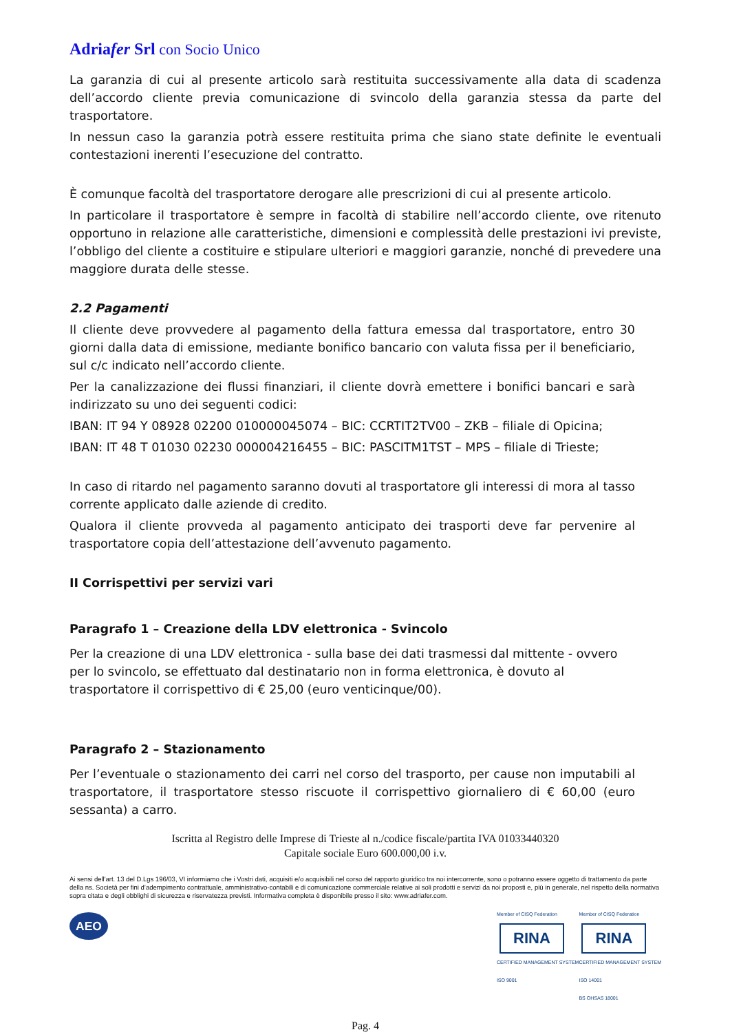Adriafer Srl con Socio Unico
La garanzia di cui al presente articolo sarà restituita successivamente alla data di scadenza dell’accordo cliente previa comunicazione di svincolo della garanzia stessa da parte del trasportatore.
In nessun caso la garanzia potrà essere restituita prima che siano state definite le eventuali contestazioni inerenti l’esecuzione del contratto.
È comunque facoltà del trasportatore derogare alle prescrizioni di cui al presente articolo.
In particolare il trasportatore è sempre in facoltà di stabilire nell’accordo cliente, ove ritenuto opportuno in relazione alle caratteristiche, dimensioni e complessità delle prestazioni ivi previste, l’obbligo del cliente a costituire e stipulare ulteriori e maggiori garanzie, nonché di prevedere una maggiore durata delle stesse.
2.2 Pagamenti
Il cliente deve provvedere al pagamento della fattura emessa dal trasportatore, entro 30 giorni dalla data di emissione, mediante bonifico bancario con valuta fissa per il beneficiario, sul c/c indicato nell’accordo cliente.
Per la canalizzazione dei flussi finanziari, il cliente dovrà emettere i bonifici bancari e sarà indirizzato su uno dei seguenti codici:
IBAN: IT 94 Y 08928 02200 010000045074 – BIC: CCRTIT2TV00 – ZKB – filiale di Opicina;
IBAN: IT 48 T 01030 02230 000004216455 – BIC: PASCITM1TST – MPS – filiale di Trieste;
In caso di ritardo nel pagamento saranno dovuti al trasportatore gli interessi di mora al tasso corrente applicato dalle aziende di credito.
Qualora il cliente provveda al pagamento anticipato dei trasporti deve far pervenire al trasportatore copia dell’attestazione dell’avvenuto pagamento.
II Corrispettivi per servizi vari
Paragrafo 1 – Creazione della LDV elettronica - Svincolo
Per la creazione di una LDV elettronica - sulla base dei dati trasmessi dal mittente - ovvero per lo svincolo, se effettuato dal destinatario non in forma elettronica, è dovuto al trasportatore il corrispettivo di € 25,00 (euro venticinque/00).
Paragrafo 2 – Stazionamento
Per l’eventuale o stazionamento dei carri nel corso del trasporto, per cause non imputabili al trasportatore, il trasportatore stesso riscuote il corrispettivo giornaliero di € 60,00 (euro sessanta) a carro.
Iscritta al Registro delle Imprese di Trieste al n./codice fiscale/partita IVA 01033440320
Capitale sociale Euro 600.000,00 i.v.
Ai sensi dell'art. 13 del D.Lgs 196/03, VI informiamo che i Vostri dati, acquisiti e/o acquisibili nel corso del rapporto giuridico tra noi intercorrente, sono o potranno essere oggetto di trattamento da parte della ns. Società per fini d’adempimento contrattuale, amministrativo-contabili e di comunicazione commerciale relative ai soli prodotti e servizi da noi proposti e, più in generale, nel rispetto della normativa sopra citata e degli obblighi di sicurezza e riservatezza previsti. Informativa completa è disponibile presso il sito: www.adriafer.com.
AEO
Member of CISQ Federation
RINA
CERTIFIED MANAGEMENT SYSTEM
ISO 9001
Member of CISQ Federation
RINA
CERTIFIED MANAGEMENT SYSTEM
ISO 14001
BS OHSAS 18001
Pag. 4